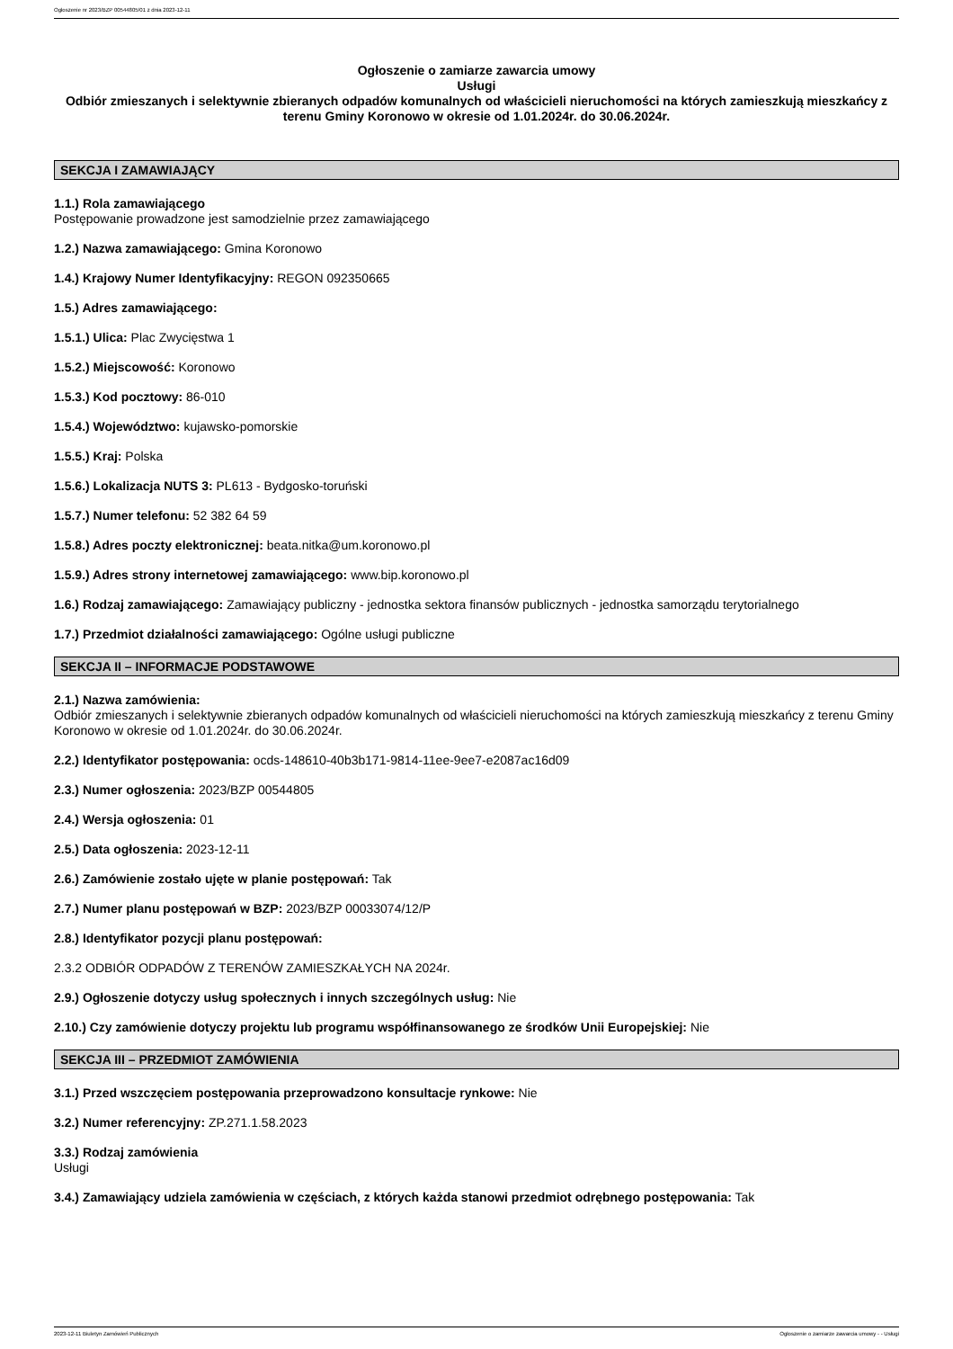Ogłoszenie nr 2023/BZP 00544805/01 z dnia 2023-12-11
Ogłoszenie o zamiarze zawarcia umowy
Usługi
Odbiór zmieszanych i selektywnie zbieranych odpadów komunalnych od właścicieli nieruchomości na których zamieszkują mieszkańcy z terenu Gminy Koronowo w okresie od 1.01.2024r. do 30.06.2024r.
SEKCJA I ZAMAWIAJĄCY
1.1.) Rola zamawiającego
Postępowanie prowadzone jest samodzielnie przez zamawiającego
1.2.) Nazwa zamawiającego: Gmina Koronowo
1.4.) Krajowy Numer Identyfikacyjny: REGON 092350665
1.5.) Adres zamawiającego:
1.5.1.) Ulica: Plac Zwycięstwa 1
1.5.2.) Miejscowość: Koronowo
1.5.3.) Kod pocztowy: 86-010
1.5.4.) Województwo: kujawsko-pomorskie
1.5.5.) Kraj: Polska
1.5.6.) Lokalizacja NUTS 3: PL613 - Bydgosko-toruński
1.5.7.) Numer telefonu: 52 382 64 59
1.5.8.) Adres poczty elektronicznej: beata.nitka@um.koronowo.pl
1.5.9.) Adres strony internetowej zamawiającego: www.bip.koronowo.pl
1.6.) Rodzaj zamawiającego: Zamawiający publiczny - jednostka sektora finansów publicznych - jednostka samorządu terytorialnego
1.7.) Przedmiot działalności zamawiającego: Ogólne usługi publiczne
SEKCJA II – INFORMACJE PODSTAWOWE
2.1.) Nazwa zamówienia:
Odbiór zmieszanych i selektywnie zbieranych odpadów komunalnych od właścicieli nieruchomości na których zamieszkują mieszkańcy z terenu Gminy Koronowo w okresie od 1.01.2024r. do 30.06.2024r.
2.2.) Identyfikator postępowania: ocds-148610-40b3b171-9814-11ee-9ee7-e2087ac16d09
2.3.) Numer ogłoszenia: 2023/BZP 00544805
2.4.) Wersja ogłoszenia: 01
2.5.) Data ogłoszenia: 2023-12-11
2.6.) Zamówienie zostało ujęte w planie postępowań: Tak
2.7.) Numer planu postępowań w BZP: 2023/BZP 00033074/12/P
2.8.) Identyfikator pozycji planu postępowań:
2.3.2 ODBIÓR ODPADÓW Z TERENÓW ZAMIESZKAŁYCH NA 2024r.
2.9.) Ogłoszenie dotyczy usług społecznych i innych szczególnych usług: Nie
2.10.) Czy zamówienie dotyczy projektu lub programu współfinansowanego ze środków Unii Europejskiej: Nie
SEKCJA III – PRZEDMIOT ZAMÓWIENIA
3.1.) Przed wszczęciem postępowania przeprowadzono konsultacje rynkowe: Nie
3.2.) Numer referencyjny: ZP.271.1.58.2023
3.3.) Rodzaj zamówienia
Usługi
3.4.) Zamawiający udziela zamówienia w częściach, z których każda stanowi przedmiot odrębnego postępowania: Tak
2023-12-11 Biuletyn Zamówień Publicznych Ogłoszenie o zamiarze zawarcia umowy - - Usługi